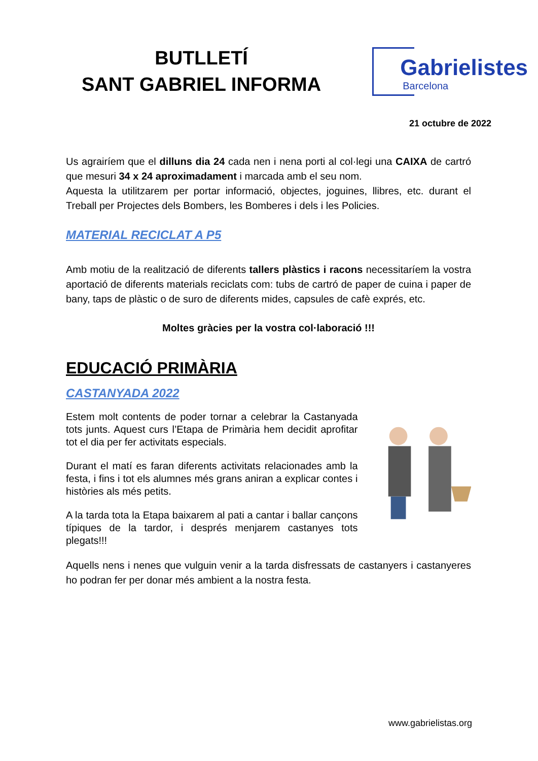BUTLLETÍ
SANT GABRIEL INFORMA
Gabrielistes
Barcelona
21 octubre de 2022
Us agrairíem que el dilluns dia 24 cada nen i nena porti al col·legi una CAIXA de cartró que mesuri 34 x 24 aproximadament i marcada amb el seu nom.
Aquesta la utilitzarem per portar informació, objectes, joguines, llibres, etc. durant el Treball per Projectes dels Bombers, les Bomberes i dels i les Policies.
MATERIAL RECICLAT A P5
Amb motiu de la realització de diferents tallers plàstics i racons necessitaríem la vostra aportació de diferents materials reciclats com: tubs de cartró de paper de cuina i paper de bany, taps de plàstic o de suro de diferents mides, capsules de cafè exprés, etc.
Moltes gràcies per la vostra col·laboració !!!
EDUCACIÓ PRIMÀRIA
CASTANYADA 2022
Estem molt contents de poder tornar a celebrar la Castanyada tots junts. Aquest curs l’Etapa de Primària hem decidit aprofitar tot el dia per fer activitats especials.
Durant el matí es faran diferents activitats relacionades amb la festa, i fins i tot els alumnes més grans aniran a explicar contes i històries als més petits.
A la tarda tota la Etapa baixarem al pati a cantar i ballar cançons típiques de la tardor, i després menjarem castanyes tots plegats!!!
Aquells nens i nenes que vulguin venir a la tarda disfressats de castanyers i castanyeres ho podran fer per donar més ambient a la nostra festa.
www.gabrielistas.org